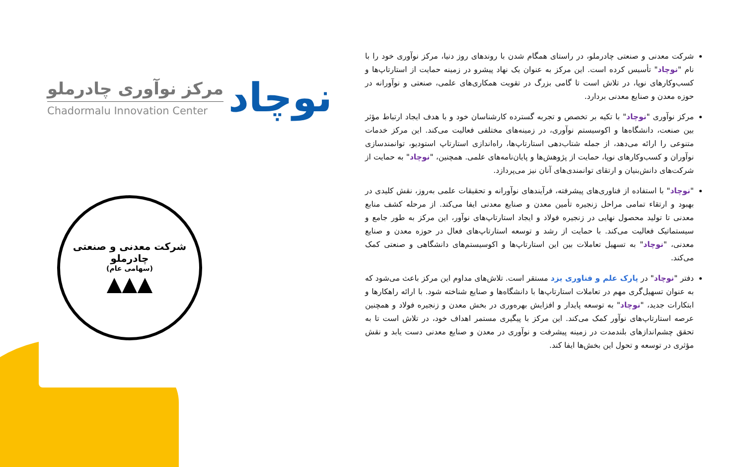مرکز نوآوری چادرملو
Chadormalu Innovation Center
نوچاد
شرکت معدنی و صنعتی چادرملو
(سهامی عام)
▲▲▲
شرکت معدنی و صنعتی چادرملو، در راستای همگام شدن با روندهای روز دنیا، مرکز نوآوری خود را با نام "نوچاد" تأسیس کرده است. این مرکز به عنوان یک نهاد پیشرو در زمینه حمایت از استارتاپ‌ها و کسب‌وکارهای نوپا، در تلاش است تا گامی بزرگ در تقویت همکاری‌های علمی، صنعتی و نوآورانه در حوزه معدن و صنایع معدنی بردارد.
مرکز نوآوری "نوچاد" با تکیه بر تخصص و تجربه گسترده کارشناسان خود و با هدف ایجاد ارتباط مؤثر بین صنعت، دانشگاه‌ها و اکوسیستم نوآوری، در زمینه‌های مختلفی فعالیت می‌کند. این مرکز خدمات متنوعی را ارائه می‌دهد، از جمله شتاب‌دهی استارتاپ‌ها، راه‌اندازی استارتاپ استودیو، توانمندسازی نوآوران و کسب‌وکارهای نوپا، حمایت از پژوهش‌ها و پایان‌نامه‌های علمی. همچنین، "نوچاد" به حمایت از شرکت‌های دانش‌بنیان و ارتقای توانمندی‌های آنان نیز می‌پردازد.
"نوچاد" با استفاده از فناوری‌های پیشرفته، فرآیندهای نوآورانه و تحقیقات علمی به‌روز، نقش کلیدی در بهبود و ارتقاء تمامی مراحل زنجیره تأمین معدن و صنایع معدنی ایفا می‌کند. از مرحله کشف منابع معدنی تا تولید محصول نهایی در زنجیره فولاد و ایجاد استارتاپ‌های نوآور، این مرکز به طور جامع و سیستماتیک فعالیت می‌کند. با حمایت از رشد و توسعه استارتاپ‌های فعال در حوزه معدن و صنایع معدنی، "نوچاد" به تسهیل تعاملات بین این استارتاپ‌ها و اکوسیستم‌های دانشگاهی و صنعتی کمک می‌کند.
دفتر "نوچاد" در پارک علم و فناوری یزد مستقر است. تلاش‌های مداوم این مرکز باعث می‌شود که به عنوان تسهیل‌گری مهم در تعاملات استارتاپ‌ها با دانشگاه‌ها و صنایع شناخته شود. با ارائه راهکارها و ابتکارات جدید، "نوچاد" به توسعه پایدار و افزایش بهره‌وری در بخش معدن و زنجیره فولاد و همچنین عرصه استارتاپ‌های نوآور کمک می‌کند. این مرکز با پیگیری مستمر اهداف خود، در تلاش است تا به تحقق چشم‌اندازهای بلندمدت در زمینه پیشرفت و نوآوری در معدن و صنایع معدنی دست یابد و نقش مؤثری در توسعه و تحول این بخش‌ها ایفا کند.